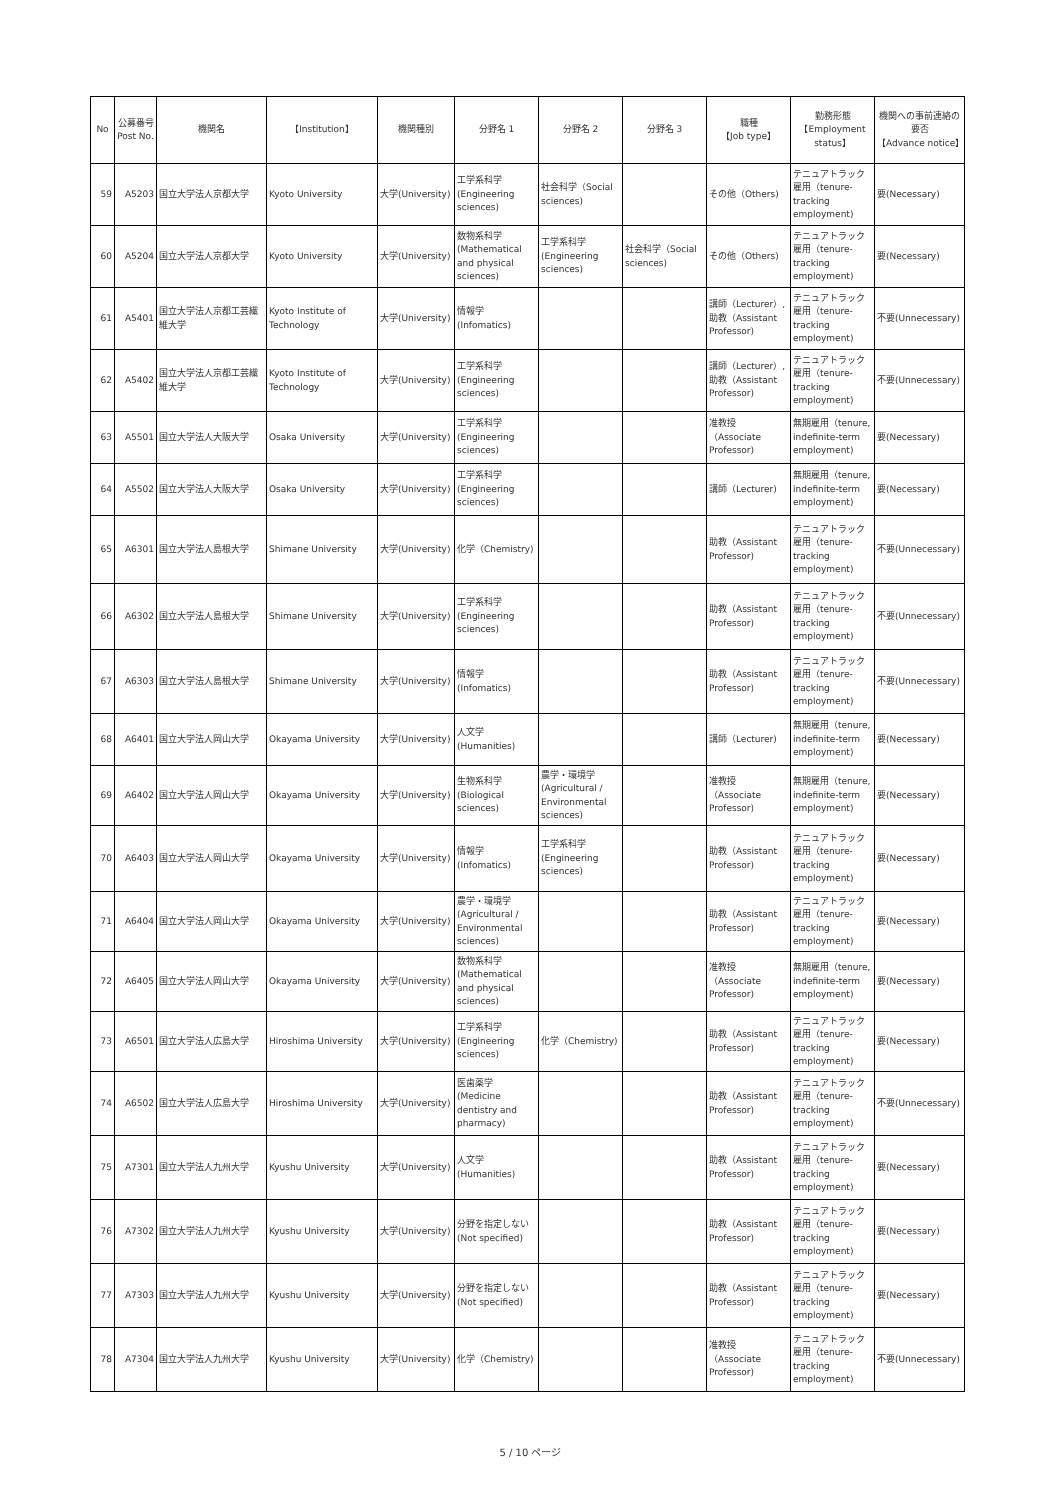| No | 公募番号 Post No. | 機関名 | 【Institution】 | 機関種別 | 分野名 1 | 分野名 2 | 分野名 3 | 職種 【Job type】 | 勤務形態 【Employment status】 | 機関への事前連絡の要否 【Advance notice】 |
| --- | --- | --- | --- | --- | --- | --- | --- | --- | --- | --- |
| 59 | A5203 | 国立大学法人京都大学 | Kyoto University | 大学(University) | 工学系科学 (Engineering sciences) | 社会科学（Social sciences) | | その他（Others) | テニュアトラック雇用（tenure-tracking employment) | 要(Necessary) |
| 60 | A5204 | 国立大学法人京都大学 | Kyoto University | 大学(University) | 数物系科学 (Mathematical and physical sciences) | 工学系科学 (Engineering sciences) | 社会科学（Social sciences) | その他（Others) | テニュアトラック雇用（tenure-tracking employment) | 要(Necessary) |
| 61 | A5401 | 国立大学法人京都工芸繊維大学 | Kyoto Institute of Technology | 大学(University) | 情報学 (Infomatics) | | | 講師（Lecturer）,助教（Assistant Professor) | テニュアトラック雇用（tenure-tracking employment) | 不要(Unnecessary) |
| 62 | A5402 | 国立大学法人京都工芸繊維大学 | Kyoto Institute of Technology | 大学(University) | 工学系科学 (Engineering sciences) | | | 講師（Lecturer）,助教（Assistant Professor) | テニュアトラック雇用（tenure-tracking employment) | 不要(Unnecessary) |
| 63 | A5501 | 国立大学法人大阪大学 | Osaka University | 大学(University) | 工学系科学 (Engineering sciences) | | | 准教授（Associate Professor) | 無期雇用（tenure, indefinite-term employment) | 要(Necessary) |
| 64 | A5502 | 国立大学法人大阪大学 | Osaka University | 大学(University) | 工学系科学 (Engineering sciences) | | | 講師（Lecturer) | 無期雇用（tenure, indefinite-term employment) | 要(Necessary) |
| 65 | A6301 | 国立大学法人島根大学 | Shimane University | 大学(University) | 化学（Chemistry) | | | 助教（Assistant Professor) | テニュアトラック雇用（tenure-tracking employment) | 不要(Unnecessary) |
| 66 | A6302 | 国立大学法人島根大学 | Shimane University | 大学(University) | 工学系科学 (Engineering sciences) | | | 助教（Assistant Professor) | テニュアトラック雇用（tenure-tracking employment) | 不要(Unnecessary) |
| 67 | A6303 | 国立大学法人島根大学 | Shimane University | 大学(University) | 情報学 (Infomatics) | | | 助教（Assistant Professor) | テニュアトラック雇用（tenure-tracking employment) | 不要(Unnecessary) |
| 68 | A6401 | 国立大学法人岡山大学 | Okayama University | 大学(University) | 人文学 (Humanities) | | | 講師（Lecturer) | 無期雇用（tenure, indefinite-term employment) | 要(Necessary) |
| 69 | A6402 | 国立大学法人岡山大学 | Okayama University | 大学(University) | 生物系科学 (Biological sciences) | 農学・環境学 (Agricultural / Environmental sciences) | | 准教授（Associate Professor) | 無期雇用（tenure, indefinite-term employment) | 要(Necessary) |
| 70 | A6403 | 国立大学法人岡山大学 | Okayama University | 大学(University) | 情報学 (Infomatics) | 工学系科学 (Engineering sciences) | | 助教（Assistant Professor) | テニュアトラック雇用（tenure-tracking employment) | 要(Necessary) |
| 71 | A6404 | 国立大学法人岡山大学 | Okayama University | 大学(University) | 農学・環境学 (Agricultural / Environmental sciences) | | | 助教（Assistant Professor) | テニュアトラック雇用（tenure-tracking employment) | 要(Necessary) |
| 72 | A6405 | 国立大学法人岡山大学 | Okayama University | 大学(University) | 数物系科学 (Mathematical and physical sciences) | | | 准教授（Associate Professor) | 無期雇用（tenure, indefinite-term employment) | 要(Necessary) |
| 73 | A6501 | 国立大学法人広島大学 | Hiroshima University | 大学(University) | 工学系科学 (Engineering sciences) | 化学（Chemistry) | | 助教（Assistant Professor) | テニュアトラック雇用（tenure-tracking employment) | 要(Necessary) |
| 74 | A6502 | 国立大学法人広島大学 | Hiroshima University | 大学(University) | 医歯薬学 (Medicine dentistry and pharmacy) | | | 助教（Assistant Professor) | テニュアトラック雇用（tenure-tracking employment) | 不要(Unnecessary) |
| 75 | A7301 | 国立大学法人九州大学 | Kyushu University | 大学(University) | 人文学 (Humanities) | | | 助教（Assistant Professor) | テニュアトラック雇用（tenure-tracking employment) | 要(Necessary) |
| 76 | A7302 | 国立大学法人九州大学 | Kyushu University | 大学(University) | 分野を指定しない (Not specified) | | | 助教（Assistant Professor) | テニュアトラック雇用（tenure-tracking employment) | 要(Necessary) |
| 77 | A7303 | 国立大学法人九州大学 | Kyushu University | 大学(University) | 分野を指定しない (Not specified) | | | 助教（Assistant Professor) | テニュアトラック雇用（tenure-tracking employment) | 要(Necessary) |
| 78 | A7304 | 国立大学法人九州大学 | Kyushu University | 大学(University) | 化学（Chemistry) | | | 准教授（Associate Professor) | テニュアトラック雇用（tenure-tracking employment) | 不要(Unnecessary) |
5 / 10 ページ